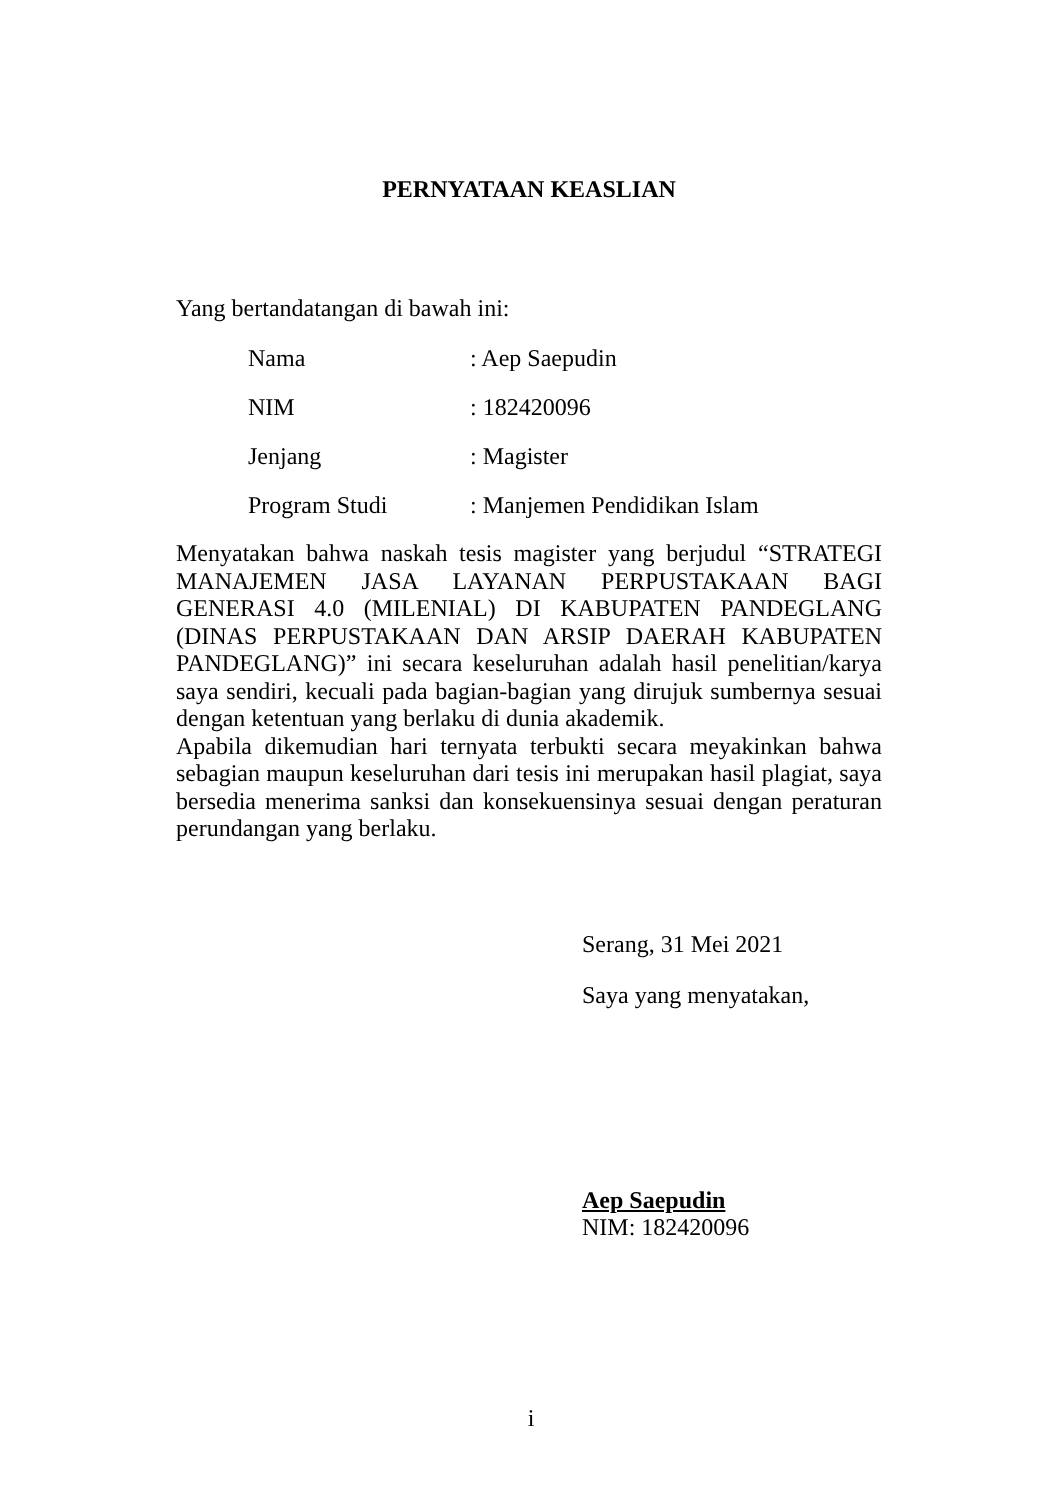PERNYATAAN KEASLIAN
Yang bertandatangan di bawah ini:
Nama: Aep Saepudin
NIM: 182420096
Jenjang: Magister
Program Studi: Manjemen Pendidikan Islam
Menyatakan bahwa naskah tesis magister yang berjudul “STRATEGI MANAJEMEN JASA LAYANAN PERPUSTAKAAN BAGI GENERASI 4.0 (MILENIAL) DI KABUPATEN PANDEGLANG (DINAS PERPUSTAKAAN DAN ARSIP DAERAH KABUPATEN PANDEGLANG)” ini secara keseluruhan adalah hasil penelitian/karya saya sendiri, kecuali pada bagian-bagian yang dirujuk sumbernya sesuai dengan ketentuan yang berlaku di dunia akademik.
Apabila dikemudian hari ternyata terbukti secara meyakinkan bahwa sebagian maupun keseluruhan dari tesis ini merupakan hasil plagiat, saya bersedia menerima sanksi dan konsekuensinya sesuai dengan peraturan perundangan yang berlaku.
Serang, 31 Mei 2021
Saya yang menyatakan,
Aep Saepudin
NIM: 182420096
i